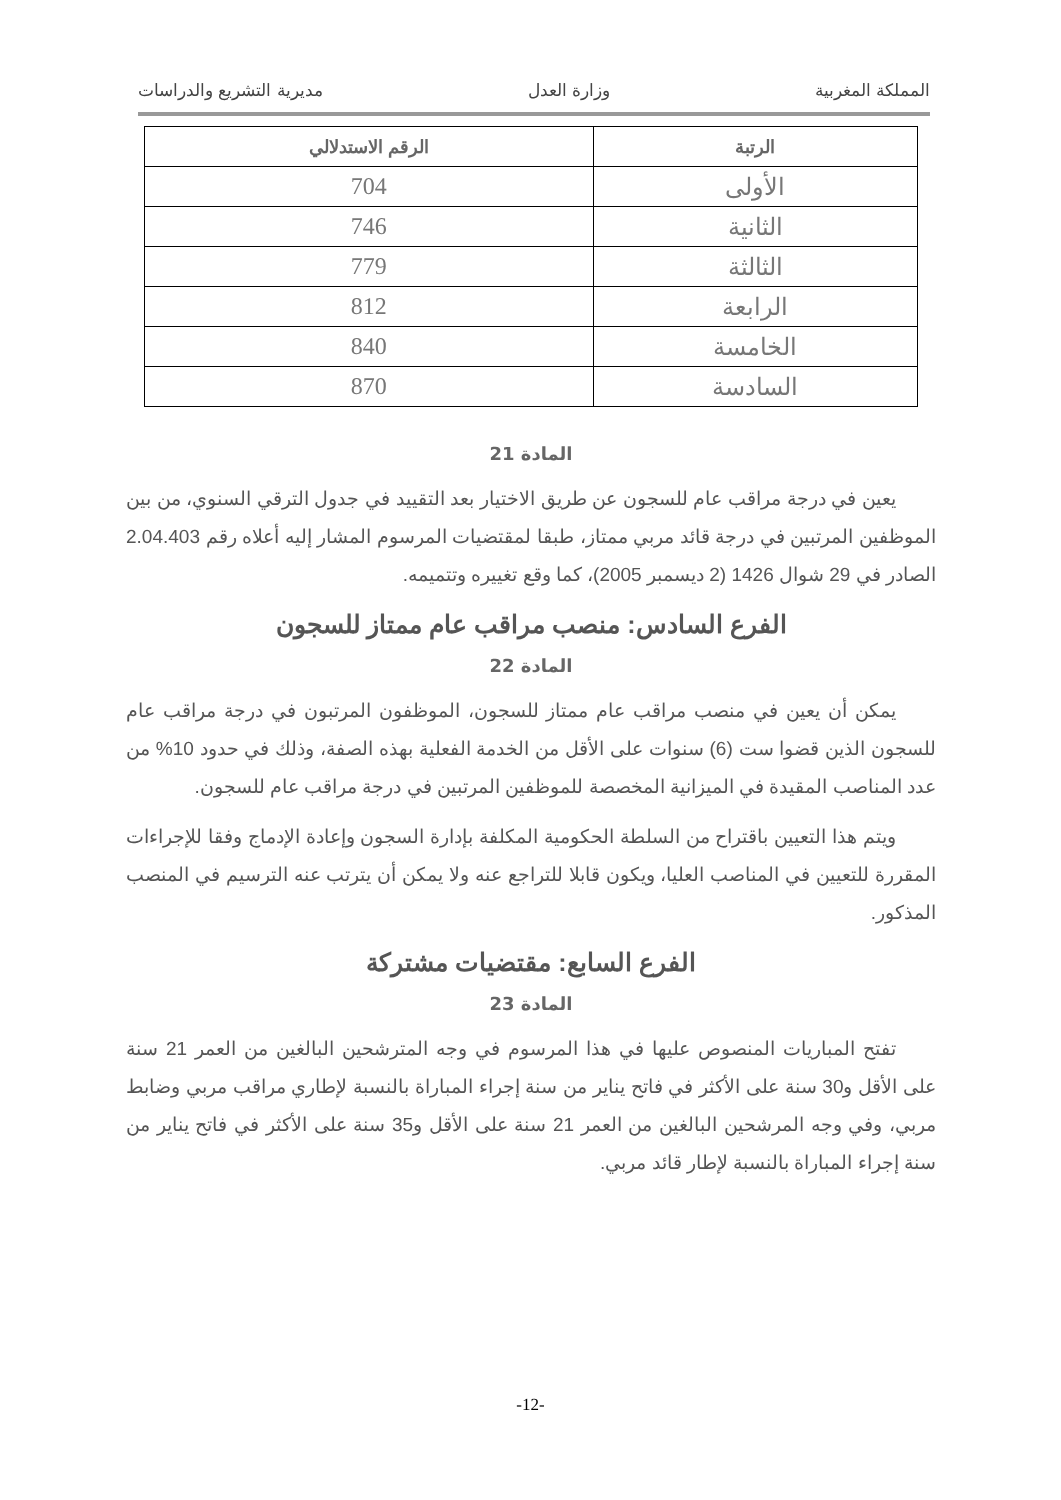المملكة المغربية وزارة العدل مديرية التشريع والدراسات
| الرتبة | الرقم الاستدلالي |
| --- | --- |
| الأولى | 704 |
| الثانية | 746 |
| الثالثة | 779 |
| الرابعة | 812 |
| الخامسة | 840 |
| السادسة | 870 |
المادة 21
يعين في درجة مراقب عام للسجون عن طريق الاختيار بعد التقييد في جدول الترقي السنوي، من بين الموظفين المرتبين في درجة قائد مربي ممتاز، طبقا لمقتضيات المرسوم المشار إليه أعلاه رقم 2.04.403 الصادر في 29 شوال 1426 (2 ديسمبر 2005)، كما وقع تغييره وتتميمه.
الفرع السادس: منصب مراقب عام ممتاز للسجون
المادة 22
يمكن أن يعين في منصب مراقب عام ممتاز للسجون، الموظفون المرتبون في درجة مراقب عام للسجون الذين قضوا ست (6) سنوات على الأقل من الخدمة الفعلية بهذه الصفة، وذلك في حدود 10% من عدد المناصب المقيدة في الميزانية المخصصة للموظفين المرتبين في درجة مراقب عام للسجون.
ويتم هذا التعيين باقتراح من السلطة الحكومية المكلفة بإدارة السجون وإعادة الإدماج وفقا للإجراءات المقررة للتعيين في المناصب العليا، ويكون قابلا للتراجع عنه ولا يمكن أن يترتب عنه الترسيم في المنصب المذكور.
الفرع السابع: مقتضيات مشتركة
المادة 23
تفتح المباريات المنصوص عليها في هذا المرسوم في وجه المترشحين البالغين من العمر 21 سنة على الأقل و30 سنة على الأكثر في فاتح يناير من سنة إجراء المباراة بالنسبة لإطاري مراقب مربي وضابط مربي، وفي وجه المرشحين البالغين من العمر 21 سنة على الأقل و35 سنة على الأكثر في فاتح يناير من سنة إجراء المباراة بالنسبة لإطار قائد مربي.
-12-